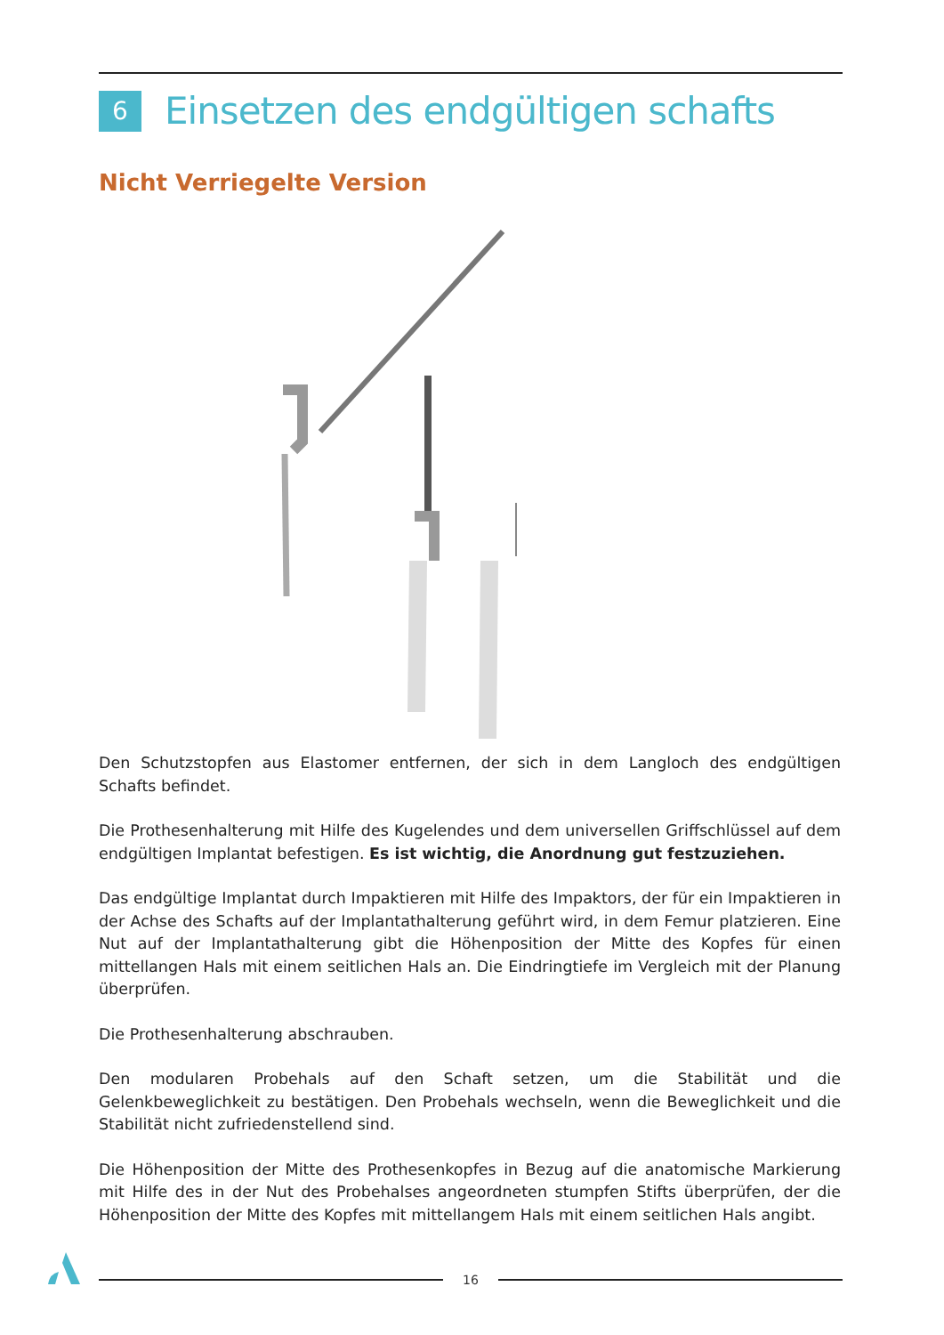6
Einsetzen des endgültigen schafts
Nicht Verriegelte Version
Den Schutzstopfen aus Elastomer entfernen, der sich in dem Langloch des endgültigen Schafts befindet.
Die Prothesenhalterung mit Hilfe des Kugelendes und dem universellen Griffschlüssel auf dem endgültigen Implantat befestigen. Es ist wichtig, die Anordnung gut festzuziehen.
Das endgültige Implantat durch Impaktieren mit Hilfe des Impaktors, der für ein Impaktieren in der Achse des Schafts auf der Implantathalterung geführt wird, in dem Femur platzieren. Eine Nut auf der Implantathalterung gibt die Höhenposition der Mitte des Kopfes für einen mittellangen Hals mit einem seitlichen Hals an. Die Eindringtiefe im Vergleich mit der Planung überprüfen.
Die Prothesenhalterung abschrauben.
Den modularen Probehals auf den Schaft setzen, um die Stabilität und die Gelenkbeweglichkeit zu bestätigen. Den Probehals wechseln, wenn die Beweglichkeit und die Stabilität nicht zufriedenstellend sind.
Die Höhenposition der Mitte des Prothesenkopfes in Bezug auf die anatomische Markierung mit Hilfe des in der Nut des Probehalses angeordneten stumpfen Stifts überprüfen, der die Höhenposition der Mitte des Kopfes mit mittellangem Hals mit einem seitlichen Hals angibt.
16